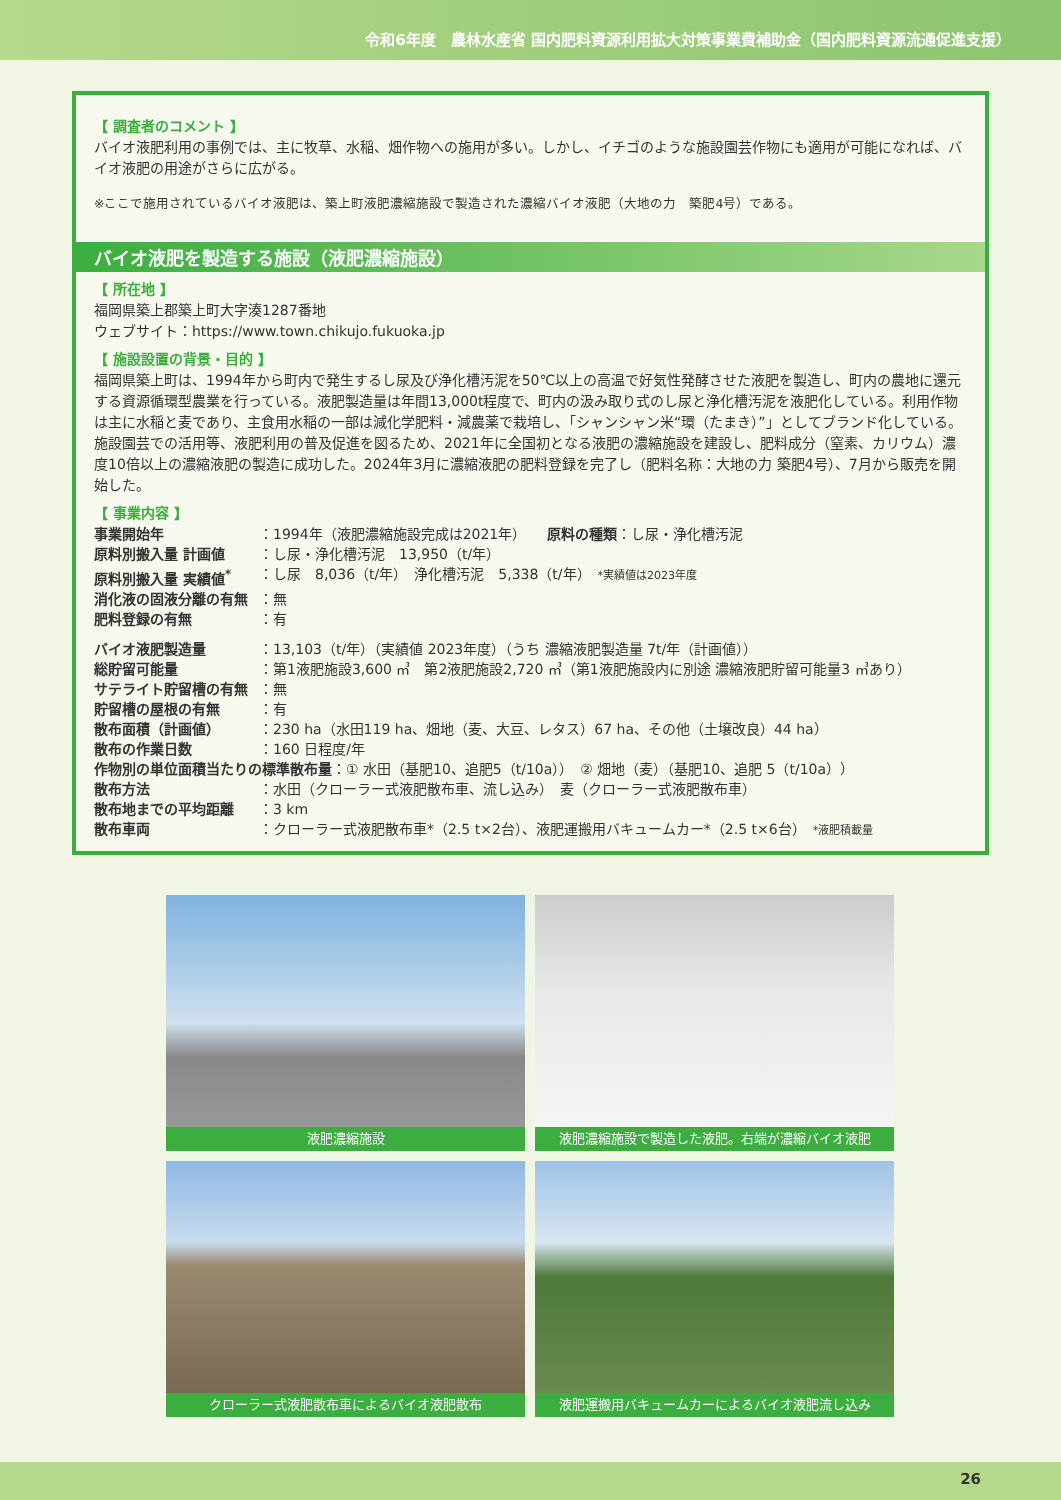令和6年度　農林水産省 国内肥料資源利用拡大対策事業費補助金（国内肥料資源流通促進支援）
【 調査者のコメント 】
バイオ液肥利用の事例では、主に牧草、水稲、畑作物への施用が多い。しかし、イチゴのような施設園芸作物にも適用が可能になれば、バイオ液肥の用途がさらに広がる。
※ここで施用されているバイオ液肥は、築上町液肥濃縮施設で製造された濃縮バイオ液肥（大地の力　築肥4号）である。
バイオ液肥を製造する施設（液肥濃縮施設）
【 所在地 】
福岡県築上郡築上町大字湊1287番地
ウェブサイト：https://www.town.chikujo.fukuoka.jp
【 施設設置の背景・目的 】
福岡県築上町は、1994年から町内で発生するし尿及び浄化槽汚泥を50℃以上の高温で好気性発酵させた液肥を製造し、町内の農地に還元する資源循環型農業を行っている。液肥製造量は年間13,000t程度で、町内の汲み取り式のし尿と浄化槽汚泥を液肥化している。利用作物は主に水稲と麦であり、主食用水稲の一部は減化学肥料・減農薬で栽培し、「シャンシャン米“環（たまき）”」としてブランド化している。施設園芸での活用等、液肥利用の普及促進を図るため、2021年に全国初となる液肥の濃縮施設を建設し、肥料成分（窒素、カリウム）濃度10倍以上の濃縮液肥の製造に成功した。2024年3月に濃縮液肥の肥料登録を完了し（肥料名称：大地の力 築肥4号）、7月から販売を開始した。
【 事業内容 】
| 事業開始年 | ：1994年（液肥濃縮施設完成は2021年） 原料の種類 ：し尿・浄化槽汚泥 |
| 原料別搬入量 計画値 | ：し尿・浄化槽汚泥 13,950（t/年） |
| 原料別搬入量 実績値<sup>*</sup> | ：し尿 8,036（t/年） 浄化槽汚泥 5,338（t/年） *実績値は2023年度 |
| 消化液の固液分離の有無 | ：無 |
| 肥料登録の有無 | ：有 |
| バイオ液肥製造量 | ：13,103（t/年）（実績値 2023年度）（うち 濃縮液肥製造量 7t/年（計画値）） |
| 総貯留可能量 | ：第1液肥施設3,600 ㎥ 第2液肥施設2,720 ㎥（第1液肥施設内に別途 濃縮液肥貯留可能量3 ㎥あり） |
| サテライト貯留槽の有無 | ：無 |
| 貯留槽の屋根の有無 | ：有 |
| 散布面積（計画値） | ：230 ha（水田119 ha、畑地（麦、大豆、レタス）67 ha、その他（土壌改良）44 ha） |
| 散布の作業日数 | ：160 日程度/年 |
| 作物別の単位面積当たりの標準散布量 ：① 水田（基肥10、追肥5（t/10a）） ② 畑地（麦）（基肥10、追肥 5（t/10a）） | |
| 散布方法 | ：水田（クローラー式液肥散布車、流し込み） 麦（クローラー式液肥散布車） |
| 散布地までの平均距離 | ：3 km |
| 散布車両 | ：クローラー式液肥散布車*（2.5 t×2台）、液肥運搬用バキュームカー*（2.5 t×6台） *液肥積載量 |
液肥濃縮施設
液肥濃縮施設で製造した液肥。右端が濃縮バイオ液肥
クローラー式液肥散布車によるバイオ液肥散布
液肥運搬用バキュームカーによるバイオ液肥流し込み
26